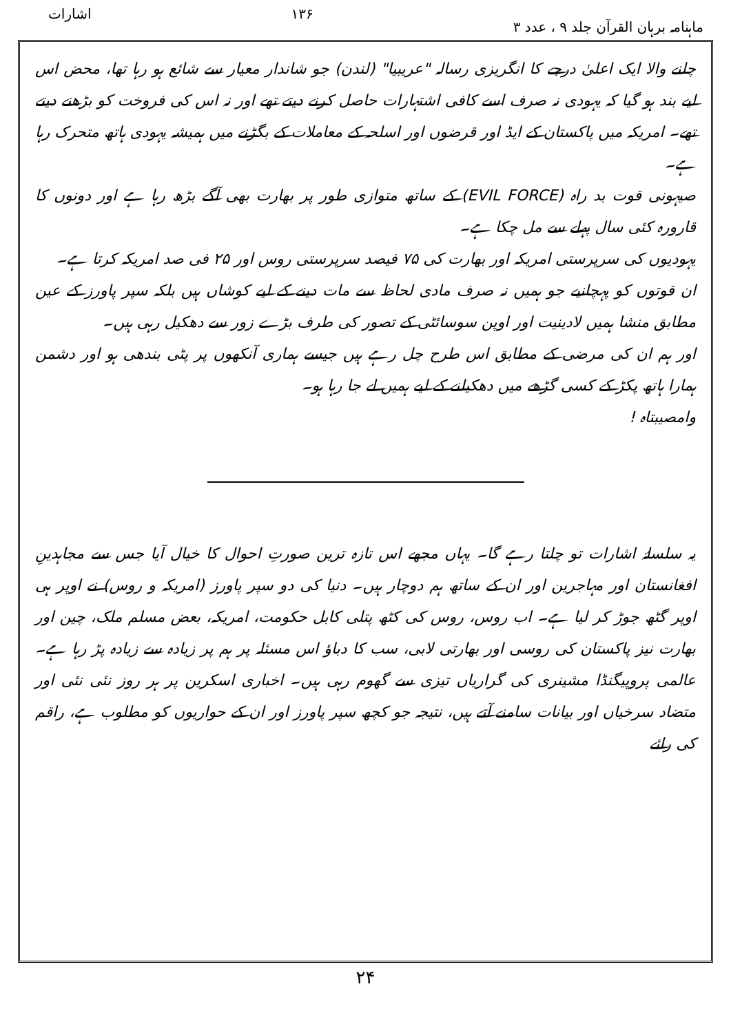ماہنامہ برہان القرآن جلد ۹ ، عدد ۳ ۱۳۶ اشارات
چلنے والا ایک اعلیٰ درجے کا انگریزی رسالہ "عریبیا" (لندن) جو شاندار معیار سے شائع ہو رہا تھا، محض اس لیے بند ہو گیا کہ یہودی نہ صرف اسے کافی اشتہارات حاصل کرنے دیتے تھے اور نہ اس کی فروخت کو بڑھنے دیتے تھے۔ امریکہ میں پاکستان کے ایڈ اور قرضوں اور اسلحہ کے معاملات کے بگڑنے میں ہمیشہ یہودی ہاتھ متحرک رہا ہے۔
صیہونی قوت بد راہ (EVIL FORCE) کے ساتھ متوازی طور پر بھارت بھی آگے بڑھ رہا ہے اور دونوں کا قارورہ کئی سال پہلے سے مل چکا ہے۔
یہودیوں کی سرپرستی امریکہ اور بھارت کی ۷۵ فیصد سرپرستی روس اور ۲۵ فی صد امریکہ کرتا ہے۔
ان قوتوں کو پہچانیے جو ہمیں نہ صرف مادی لحاظ سے مات دینے کے لیے کوشاں ہیں بلکہ سپر پاورز کے عین مطابق منشا ہمیں لادینیت اور اوپن سوسائٹی کے تصور کی طرف بڑے زور سے دھکیل رہی ہیں۔
اور ہم ان کی مرضی کے مطابق اس طرح چل رہے ہیں جیسے ہماری آنکھوں پر پٹی بندھی ہو اور دشمن ہمارا ہاتھ پکڑ کے کسی گڑھے میں دھکیلنے کے لیے ہمیں لے جا رہا ہو۔
وامصیبتاہ !
یہ سلسلۂ اشارات تو چلتا رہے گا۔ یہاں مجھے اس تازہ ترین صورتِ احوال کا خیال آیا جس سے مجاہدینِ افغانستان اور مہاجرین اور ان کے ساتھ ہم دوچار ہیں۔ دنیا کی دو سپر پاورز (امریکہ و روس) نے اوپر ہی اوپر گٹھ جوڑ کر لیا ہے۔ اب روس، روس کی کٹھ پتلی کابل حکومت، امریکہ، بعض مسلم ملک، چین اور بھارت نیز پاکستان کی روسی اور بھارتی لابی، سب کا دباؤ اس مسئلہ پر ہم پر زیادہ سے زیادہ پڑ رہا ہے۔ عالمی پروپیگنڈا مشینری کی گراریاں تیزی سے گھوم رہی ہیں۔ اخباری اسکرین پر ہر روز نئی نئی اور متضاد سرخیاں اور بیانات سامنے آتے ہیں، نتیجہ جو کچھ سپر پاورز اور ان کے حواریوں کو مطلوب ہے، راقم کی رائے
۲۴